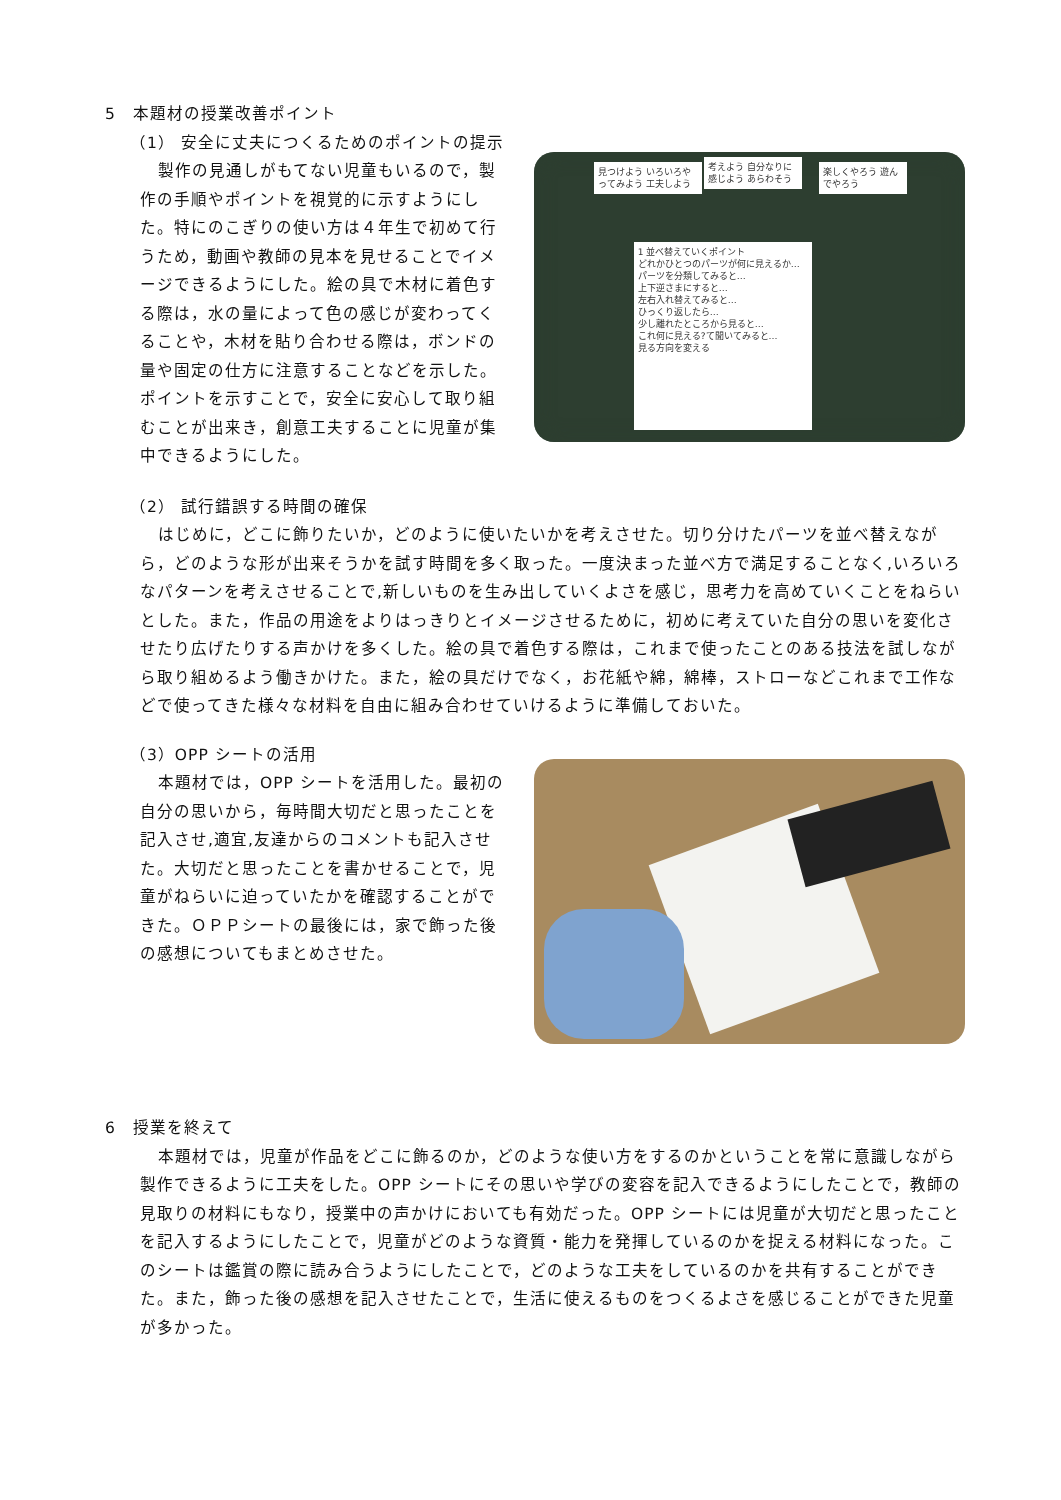5　本題材の授業改善ポイント
（1） 安全に丈夫につくるためのポイントの提示
製作の見通しがもてない児童もいるので，製作の手順やポイントを視覚的に示すようにした。特にのこぎりの使い方は４年生で初めて行うため，動画や教師の見本を見せることでイメージできるようにした。絵の具で木材に着色する際は，水の量によって色の感じが変わってくることや，木材を貼り合わせる際は，ボンドの量や固定の仕方に注意することなどを示した。ポイントを示すことで，安全に安心して取り組むことが出来き，創意工夫することに児童が集中できるようにした。
見つけよう いろいろやってみよう 工夫しよう
考えよう 自分なりに感じよう あらわそう
楽しくやろう 遊んでやろう
1 並べ替えていくポイント
どれかひとつのパーツが何に見えるか…
パーツを分類してみると…
上下逆さまにすると…
左右入れ替えてみると…
ひっくり返したら…
少し離れたところから見ると…
これ何に見える?て聞いてみると…
見る方向を変える
（2） 試行錯誤する時間の確保
はじめに，どこに飾りたいか，どのように使いたいかを考えさせた。切り分けたパーツを並べ替えながら，どのような形が出来そうかを試す時間を多く取った。一度決まった並べ方で満足することなく,いろいろなパターンを考えさせることで,新しいものを生み出していくよさを感じ，思考力を高めていくことをねらいとした。また，作品の用途をよりはっきりとイメージさせるために，初めに考えていた自分の思いを変化させたり広げたりする声かけを多くした。絵の具で着色する際は，これまで使ったことのある技法を試しながら取り組めるよう働きかけた。また，絵の具だけでなく，お花紙や綿，綿棒，ストローなどこれまで工作などで使ってきた様々な材料を自由に組み合わせていけるように準備しておいた。
（3）OPP シートの活用
本題材では，OPP シートを活用した。最初の自分の思いから，毎時間大切だと思ったことを記入させ,適宜,友達からのコメントも記入させた。大切だと思ったことを書かせることで，児童がねらいに迫っていたかを確認することができた。ＯＰＰシートの最後には，家で飾った後の感想についてもまとめさせた。
6　授業を終えて
本題材では，児童が作品をどこに飾るのか，どのような使い方をするのかということを常に意識しながら製作できるように工夫をした。OPP シートにその思いや学びの変容を記入できるようにしたことで，教師の見取りの材料にもなり，授業中の声かけにおいても有効だった。OPP シートには児童が大切だと思ったことを記入するようにしたことで，児童がどのような資質・能力を発揮しているのかを捉える材料になった。このシートは鑑賞の際に読み合うようにしたことで，どのような工夫をしているのかを共有することができた。また，飾った後の感想を記入させたことで，生活に使えるものをつくるよさを感じることができた児童が多かった。